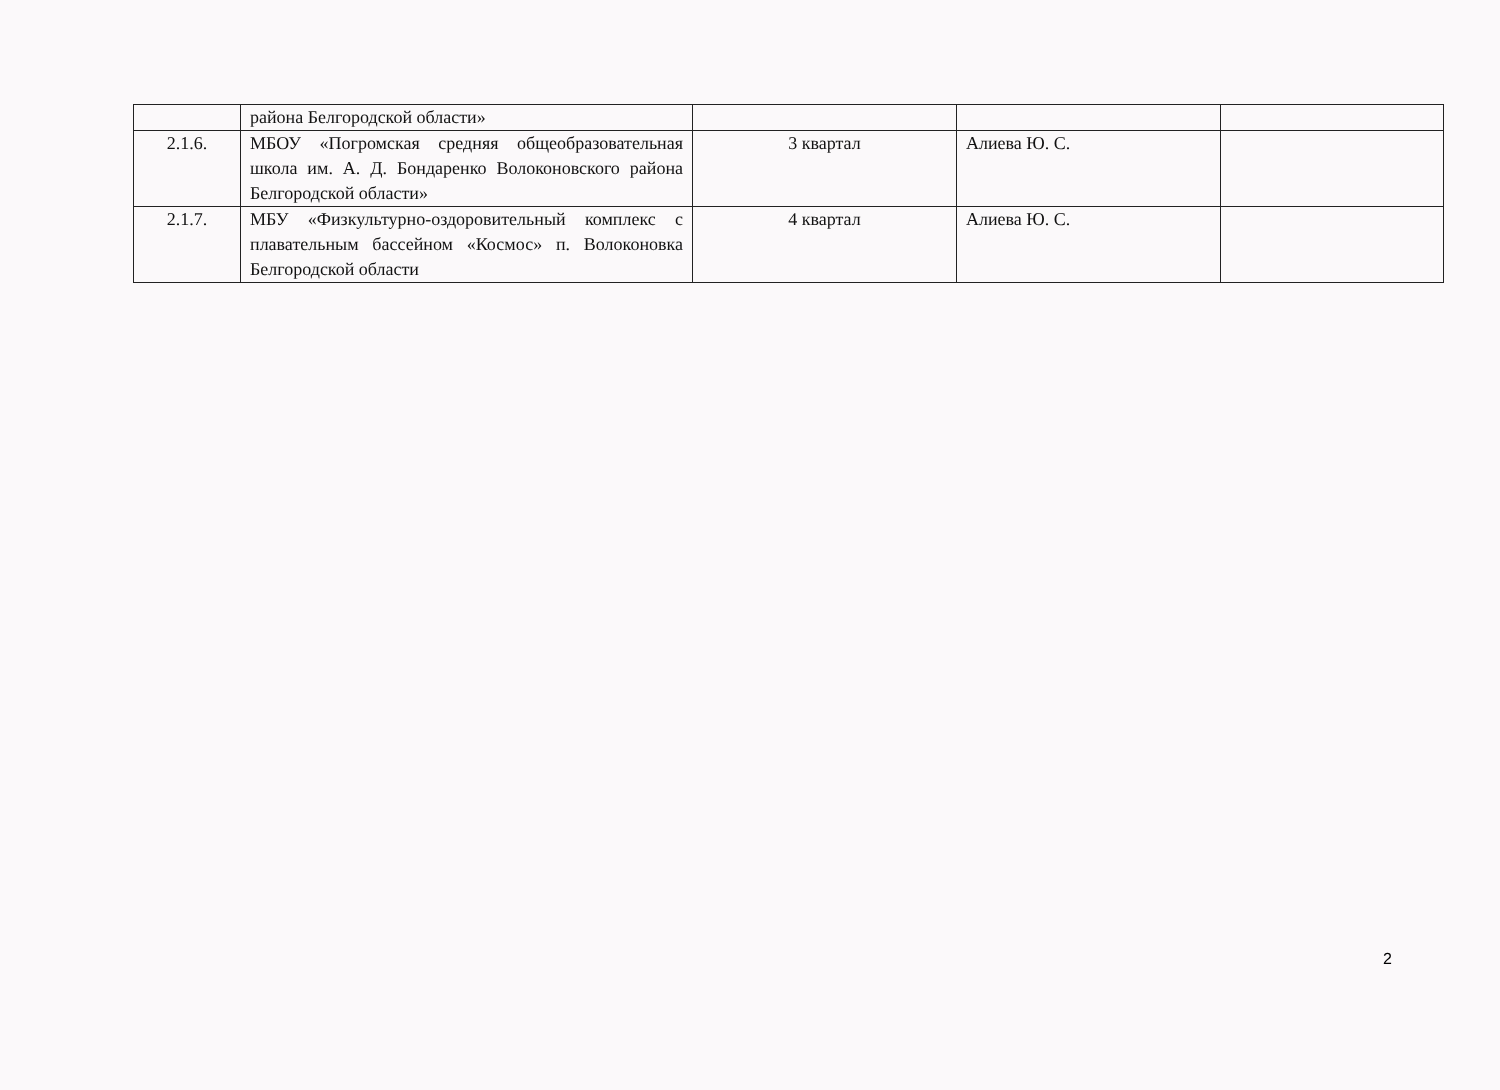| | района Белгородской области» | | | |
| 2.1.6. | МБОУ «Погромская средняя общеобразовательная школа им. А. Д. Бондаренко Волоконовского района Белгородской области» | 3 квартал | Алиева Ю. С. | |
| 2.1.7. | МБУ «Физкультурно-оздоровительный комплекс с плавательным бассейном «Космос» п. Волоконовка Белгородской области | 4 квартал | Алиева Ю. С. | |
2